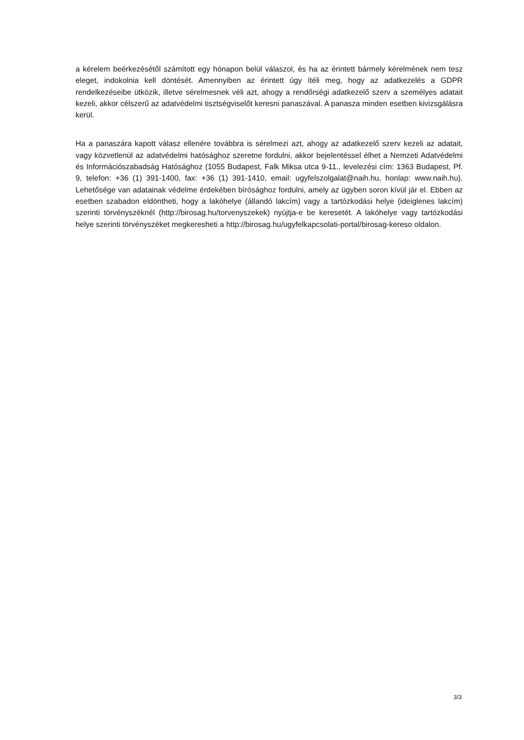a kérelem beérkezésétől számított egy hónapon belül válaszol, és ha az érintett bármely kérelmének nem tesz eleget, indokolnia kell döntését. Amennyiben az érintett úgy ítéli meg, hogy az adatkezelés a GDPR rendelkezéseibe ütközik, illetve sérelmesnek véli azt, ahogy a rendőrségi adatkezelő szerv a személyes adatait kezeli, akkor célszerű az adatvédelmi tisztségviselőt keresni panaszával. A panasza minden esetben kivizsgálásra kerül.
Ha a panaszára kapott válasz ellenére továbbra is sérelmezi azt, ahogy az adatkezelő szerv kezeli az adatait, vagy közvetlenül az adatvédelmi hatósághoz szeretne fordulni, akkor bejelentéssel élhet a Nemzeti Adatvédelmi és Információszabadság Hatósághoz (1055 Budapest, Falk Miksa utca 9-11., levelezési cím: 1363 Budapest, Pf. 9, telefon: +36 (1) 391-1400, fax: +36 (1) 391-1410, email: ugyfelszolgalat@naih.hu, honlap: www.naih.hu). Lehetősége van adatainak védelme érdekében bírósághoz fordulni, amely az ügyben soron kívül jár el. Ebben az esetben szabadon eldöntheti, hogy a lakóhelye (állandó lakcím) vagy a tartózkodási helye (ideiglenes lakcím) szerinti törvényszéknél (http://birosag.hu/torvenyszekek) nyújtja-e be keresetét. A lakóhelye vagy tartózkodási helye szerinti törvényszéket megkeresheti a http://birosag.hu/ugyfelkapcsolati-portal/birosag-kereso oldalon.
3/3